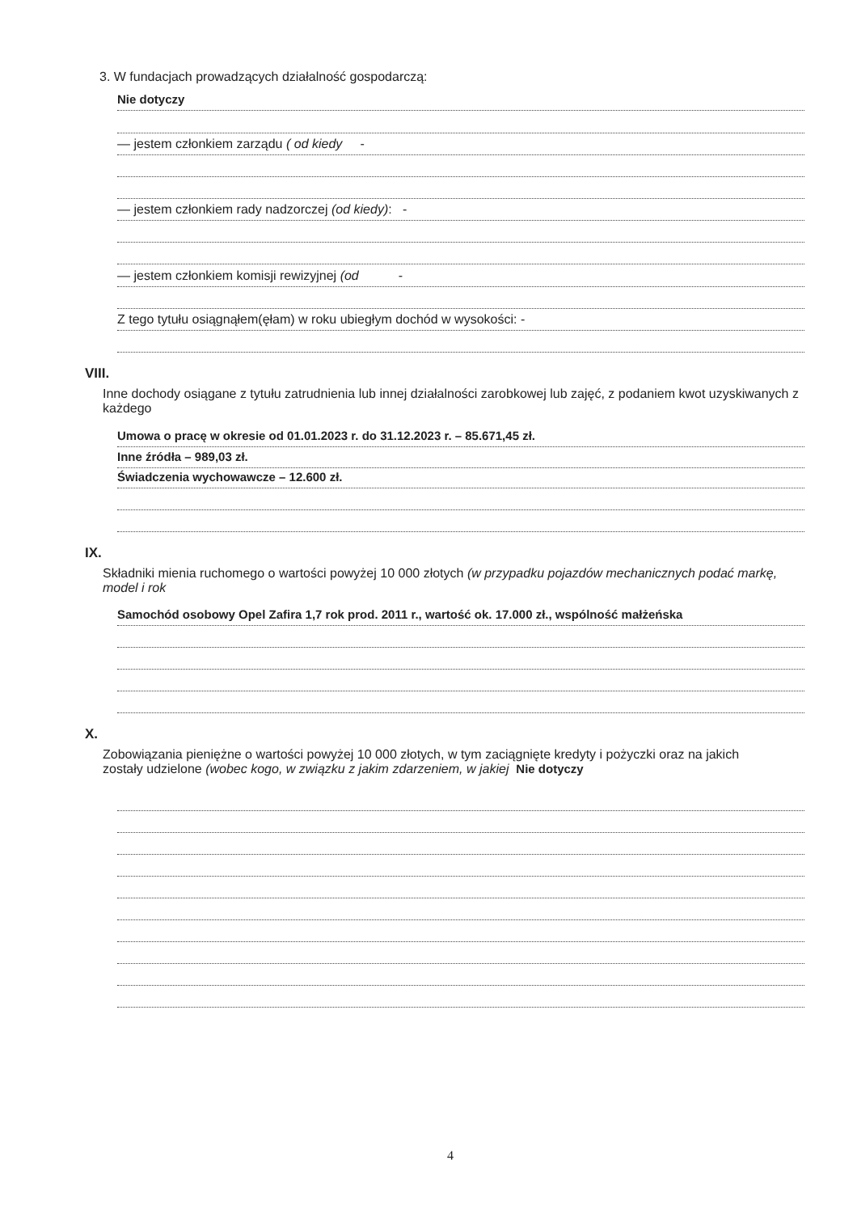3. W fundacjach prowadzących działalność gospodarczą:
Nie dotyczy
— jestem członkiem zarządu ( od kiedy -
— jestem członkiem rady nadzorczej (od kiedy): -
— jestem członkiem komisji rewizyjnej (od -
Z tego tytułu osiągnąłem(ęłam) w roku ubiegłym dochód w wysokości: -
VIII.
Inne dochody osiągane z tytułu zatrudnienia lub innej działalności zarobkowej lub zajęć, z podaniem kwot uzyskiwanych z każdego
Umowa o pracę w okresie od 01.01.2023 r. do 31.12.2023 r. – 85.671,45 zł.
Inne źródła – 989,03 zł.
Świadczenia wychowawcze – 12.600 zł.
IX.
Składniki mienia ruchomego o wartości powyżej 10 000 złotych (w przypadku pojazdów mechanicznych podać markę, model i rok
Samochód osobowy Opel Zafira 1,7 rok prod. 2011 r., wartość ok. 17.000 zł., wspólność małżeńska
X.
Zobowiązania pieniężne o wartości powyżej 10 000 złotych, w tym zaciągnięte kredyty i pożyczki oraz na jakich zostały udzielone (wobec kogo, w związku z jakim zdarzeniem, w jakiej Nie dotyczy
4